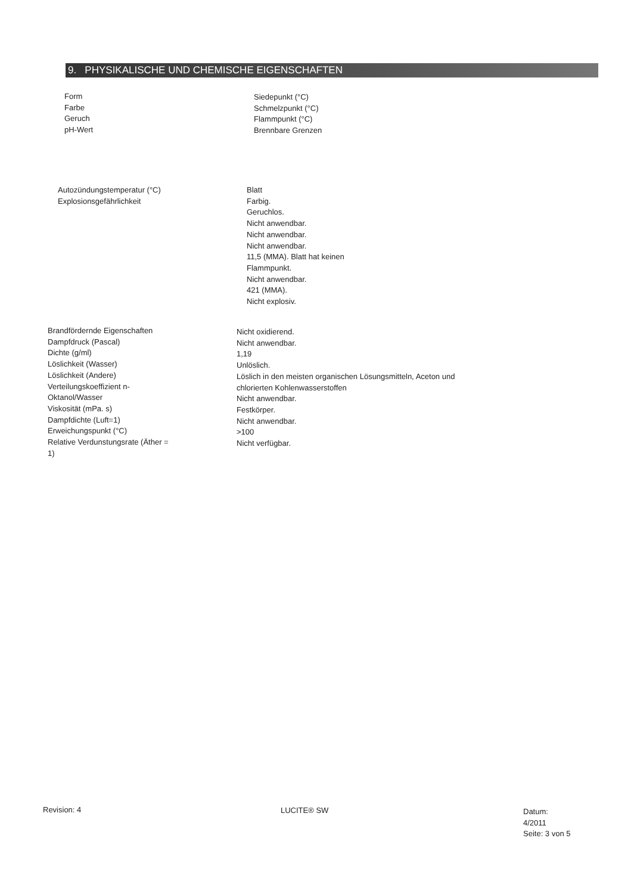9. PHYSIKALISCHE UND CHEMISCHE EIGENSCHAFTEN
Form
Farbe
Geruch
pH-Wert
Siedepunkt (°C)
Schmelzpunkt (°C)
Flammpunkt (°C)
Brennbare Grenzen
Autozündungstemperatur (°C)
Explosionsgefährlichkeit
Blatt
Farbig.
Geruchlos.
Nicht anwendbar.
Nicht anwendbar.
Nicht anwendbar.
11,5 (MMA). Blatt hat keinen
Flammpunkt.
Nicht anwendbar.
421 (MMA).
Nicht explosiv.
Brandfördernde Eigenschaften
Dampfdruck (Pascal)
Dichte (g/ml)
Löslichkeit (Wasser)
Löslichkeit (Andere)
Verteilungskoeffizient n-
Oktanol/Wasser
Viskosität (mPa. s)
Dampfdichte (Luft=1)
Erweichungspunkt (°C)
Relative Verdunstungsrate (Äther =
1)
Nicht oxidierend.
Nicht anwendbar.
1,19
Unlöslich.
Löslich in den meisten organischen Lösungsmitteln, Aceton und
chlorierten Kohlenwasserstoffen
Nicht anwendbar.
Festkörper.
Nicht anwendbar.
>100
Nicht verfügbar.
Revision: 4 LUCITE® SW
Datum:
4/2011
Seite: 3 von 5